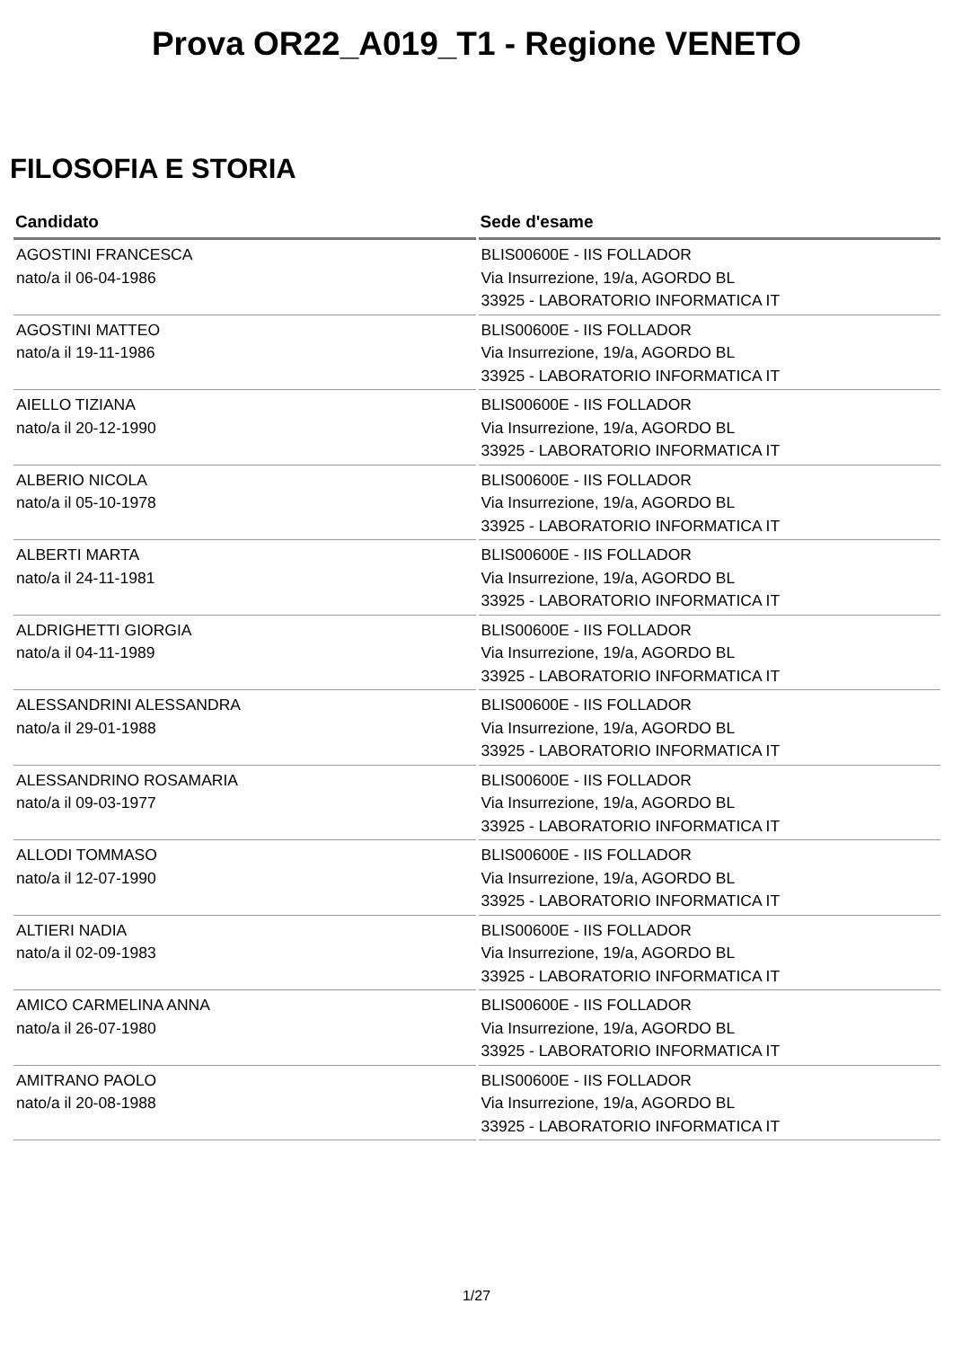Prova OR22_A019_T1 - Regione VENETO
FILOSOFIA E STORIA
| Candidato | Sede d'esame |
| --- | --- |
| AGOSTINI FRANCESCA nato/a il 06-04-1986 | BLIS00600E - IIS FOLLADOR Via Insurrezione, 19/a, AGORDO BL 33925 - LABORATORIO INFORMATICA IT |
| AGOSTINI MATTEO nato/a il 19-11-1986 | BLIS00600E - IIS FOLLADOR Via Insurrezione, 19/a, AGORDO BL 33925 - LABORATORIO INFORMATICA IT |
| AIELLO TIZIANA nato/a il 20-12-1990 | BLIS00600E - IIS FOLLADOR Via Insurrezione, 19/a, AGORDO BL 33925 - LABORATORIO INFORMATICA IT |
| ALBERIO NICOLA nato/a il 05-10-1978 | BLIS00600E - IIS FOLLADOR Via Insurrezione, 19/a, AGORDO BL 33925 - LABORATORIO INFORMATICA IT |
| ALBERTI MARTA nato/a il 24-11-1981 | BLIS00600E - IIS FOLLADOR Via Insurrezione, 19/a, AGORDO BL 33925 - LABORATORIO INFORMATICA IT |
| ALDRIGHETTI GIORGIA nato/a il 04-11-1989 | BLIS00600E - IIS FOLLADOR Via Insurrezione, 19/a, AGORDO BL 33925 - LABORATORIO INFORMATICA IT |
| ALESSANDRINI ALESSANDRA nato/a il 29-01-1988 | BLIS00600E - IIS FOLLADOR Via Insurrezione, 19/a, AGORDO BL 33925 - LABORATORIO INFORMATICA IT |
| ALESSANDRINO ROSAMARIA nato/a il 09-03-1977 | BLIS00600E - IIS FOLLADOR Via Insurrezione, 19/a, AGORDO BL 33925 - LABORATORIO INFORMATICA IT |
| ALLODI TOMMASO nato/a il 12-07-1990 | BLIS00600E - IIS FOLLADOR Via Insurrezione, 19/a, AGORDO BL 33925 - LABORATORIO INFORMATICA IT |
| ALTIERI NADIA nato/a il 02-09-1983 | BLIS00600E - IIS FOLLADOR Via Insurrezione, 19/a, AGORDO BL 33925 - LABORATORIO INFORMATICA IT |
| AMICO CARMELINA ANNA nato/a il 26-07-1980 | BLIS00600E - IIS FOLLADOR Via Insurrezione, 19/a, AGORDO BL 33925 - LABORATORIO INFORMATICA IT |
| AMITRANO PAOLO nato/a il 20-08-1988 | BLIS00600E - IIS FOLLADOR Via Insurrezione, 19/a, AGORDO BL 33925 - LABORATORIO INFORMATICA IT |
1/27